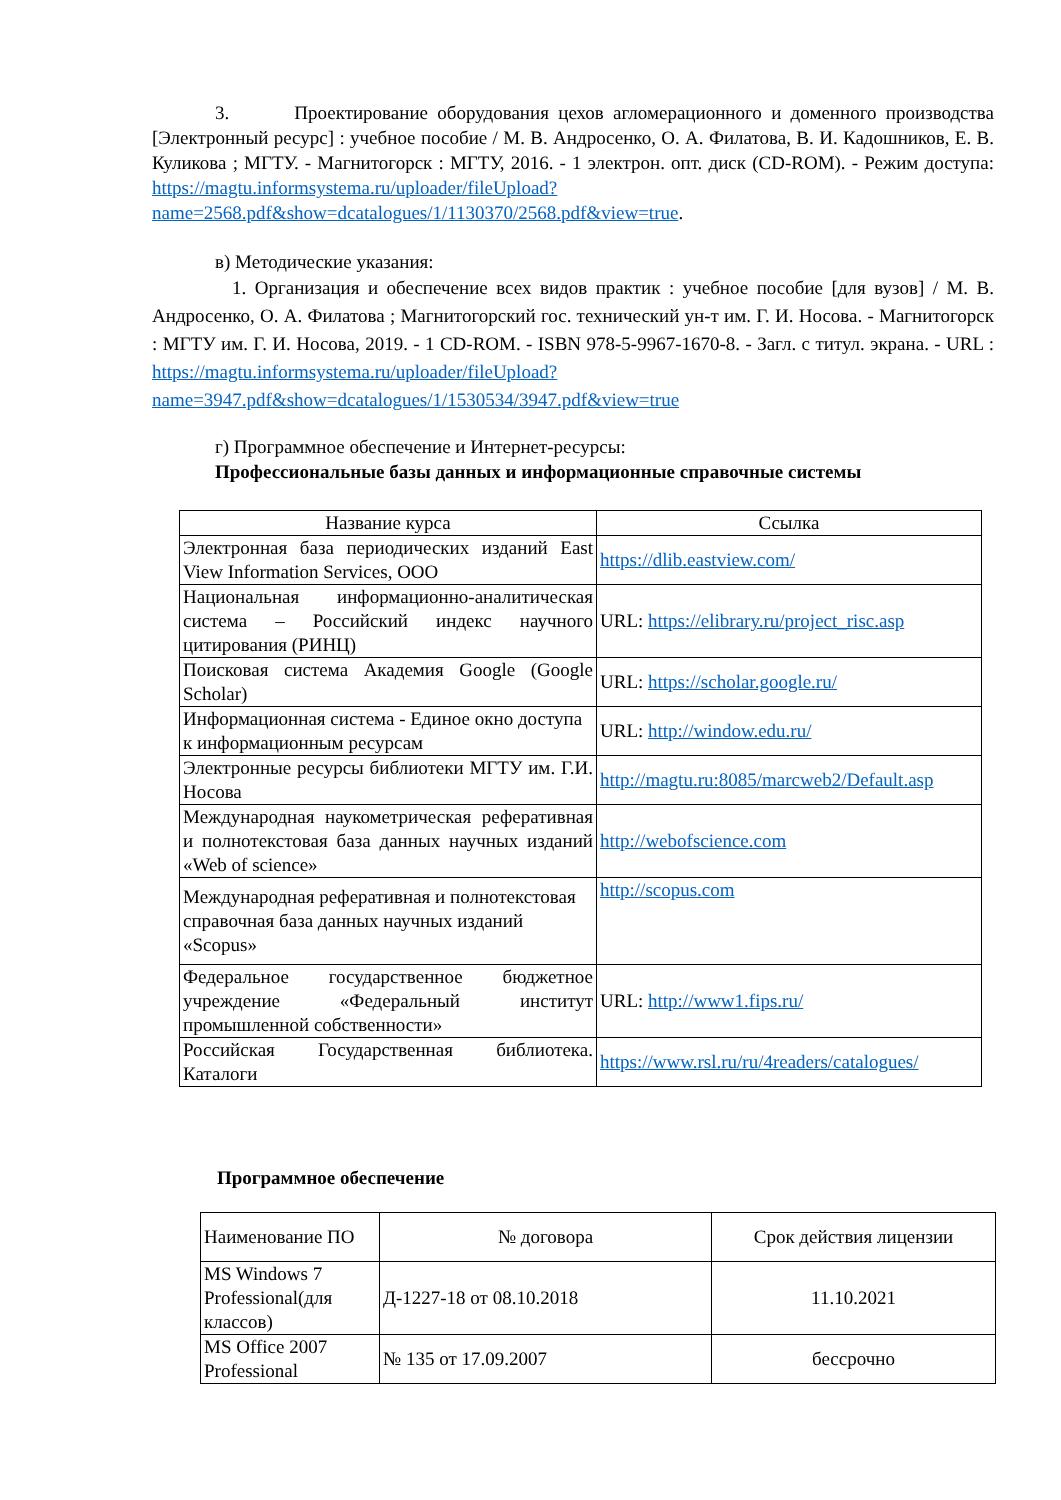3. Проектирование оборудования цехов агломерационного и доменного производства [Электронный ресурс] : учебное пособие / М. В. Андросенко, О. А. Филатова, В. И. Кадошников, Е. В. Куликова ; МГТУ. - Магнитогорск : МГТУ, 2016. - 1 электрон. опт. диск (CD-ROM). - Режим доступа: https://magtu.informsystema.ru/uploader/fileUpload?name=2568.pdf&show=dcatalogues/1/1130370/2568.pdf&view=true.
в) Методические указания:
1. Организация и обеспечение всех видов практик : учебное пособие [для вузов] / М. В. Андросенко, О. А. Филатова ; Магнитогорский гос. технический ун-т им. Г. И. Носова. - Магнитогорск : МГТУ им. Г. И. Носова, 2019. - 1 CD-ROM. - ISBN 978-5-9967-1670-8. - Загл. с титул. экрана. - URL : https://magtu.informsystema.ru/uploader/fileUpload?name=3947.pdf&show=dcatalogues/1/1530534/3947.pdf&view=true
г) Программное обеспечение и Интернет-ресурсы:
Профессиональные базы данных и информационные справочные системы
| Название курса | Ссылка |
| --- | --- |
| Электронная база периодических изданий East View Information Services, ООО | https://dlib.eastview.com/ |
| Национальная информационно-аналитическая система – Российский индекс научного цитирования (РИНЦ) | URL: https://elibrary.ru/project_risc.asp |
| Поисковая система Академия Google (Google Scholar) | URL: https://scholar.google.ru/ |
| Информационная система - Единое окно доступа к информационным ресурсам | URL: http://window.edu.ru/ |
| Электронные ресурсы библиотеки МГТУ им. Г.И. Носова | http://magtu.ru:8085/marcweb2/Default.asp |
| Международная наукометрическая реферативная и полнотекстовая база данных научных изданий «Web of science» | http://webofscience.com |
| Международная реферативная и полнотекстовая справочная база данных научных изданий «Scopus» | http://scopus.com |
| Федеральное государственное бюджетное учреждение «Федеральный институт промышленной собственности» | URL: http://www1.fips.ru/ |
| Российская Государственная библиотека. Каталоги | https://www.rsl.ru/ru/4readers/catalogues/ |
Программное обеспечение
| Наименование ПО | № договора | Срок действия лицензии |
| MS Windows 7 Professional(для классов) | Д-1227-18 от 08.10.2018 | 11.10.2021 |
| MS Office 2007 Professional | № 135 от 17.09.2007 | бессрочно |